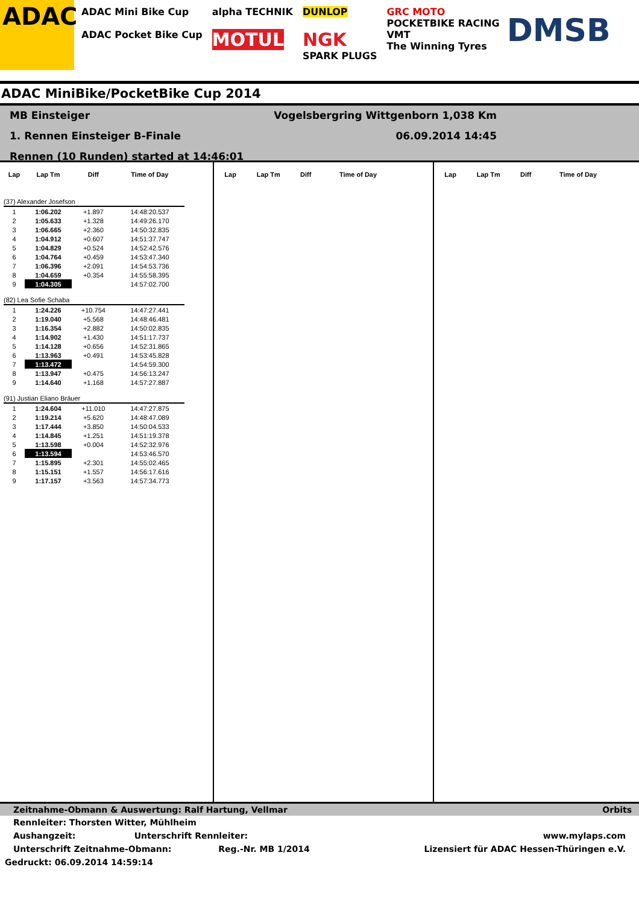ADAC
ADAC Mini Bike Cup
ADAC Pocket Bike Cup
alpha TECHNIK
MOTUL
DUNLOP
NGK
SPARK PLUGS
GRC MOTO
POCKETBIKE RACING
VMT
The Winning Tyres
DMSB
ADAC MiniBike/PocketBike Cup 2014
MB Einsteiger
1. Rennen Einsteiger B-Finale
Rennen (10 Runden) started at 14:46:01
Vogelsbergring Wittgenborn 1,038 Km
06.09.2014 14:45
| Lap | Lap Tm | Diff | Time of Day |
| --- | --- | --- | --- |
| (37) Alexander Josefson | | | |
| 1 | 1:06.202 | +1.897 | 14:48:20.537 |
| 2 | 1:05.633 | +1.328 | 14:49:26.170 |
| 3 | 1:06.665 | +2.360 | 14:50:32.835 |
| 4 | 1:04.912 | +0.607 | 14:51:37.747 |
| 5 | 1:04.829 | +0.524 | 14:52:42.576 |
| 6 | 1:04.764 | +0.459 | 14:53:47.340 |
| 7 | 1:06.396 | +2.091 | 14:54:53.736 |
| 8 | 1:04.659 | +0.354 | 14:55:58.395 |
| 9 | 1:04.305 | | 14:57:02.700 |
| (82) Lea Sofie Schaba | | | |
| 1 | 1:24.226 | +10.754 | 14:47:27.441 |
| 2 | 1:19.040 | +5.568 | 14:48:46.481 |
| 3 | 1:16.354 | +2.882 | 14:50:02.835 |
| 4 | 1:14.902 | +1.430 | 14:51:17.737 |
| 5 | 1:14.128 | +0.656 | 14:52:31.865 |
| 6 | 1:13.963 | +0.491 | 14:53:45.828 |
| 7 | 1:13.472 | | 14:54:59.300 |
| 8 | 1:13.947 | +0.475 | 14:56:13.247 |
| 9 | 1:14.640 | +1.168 | 14:57:27.887 |
| (91) Justian Eliano Bräuer | | | |
| 1 | 1:24.604 | +11.010 | 14:47:27.875 |
| 2 | 1:19.214 | +5.620 | 14:48:47.089 |
| 3 | 1:17.444 | +3.850 | 14:50:04.533 |
| 4 | 1:14.845 | +1.251 | 14:51:19.378 |
| 5 | 1:13.598 | +0.004 | 14:52:32.976 |
| 6 | 1:13.594 | | 14:53:46.570 |
| 7 | 1:15.895 | +2.301 | 14:55:02.465 |
| 8 | 1:15.151 | +1.557 | 14:56:17.616 |
| 9 | 1:17.157 | +3.563 | 14:57:34.773 |
| Lap | Lap Tm | Diff | Time of Day |
| --- | --- | --- | --- |
| Lap | Lap Tm | Diff | Time of Day |
| --- | --- | --- | --- |
Zeitnahme-Obmann & Auswertung: Ralf Hartung, Vellmar Orbits
Rennleiter: Thorsten Witter, Mühlheim
Aushangzeit: Unterschrift Rennleiter: www.mylaps.com
Unterschrift Zeitnahme-Obmann: Reg.-Nr. MB 1/2014 Lizensiert für ADAC Hessen-Thüringen e.V.
Gedruckt: 06.09.2014 14:59:14